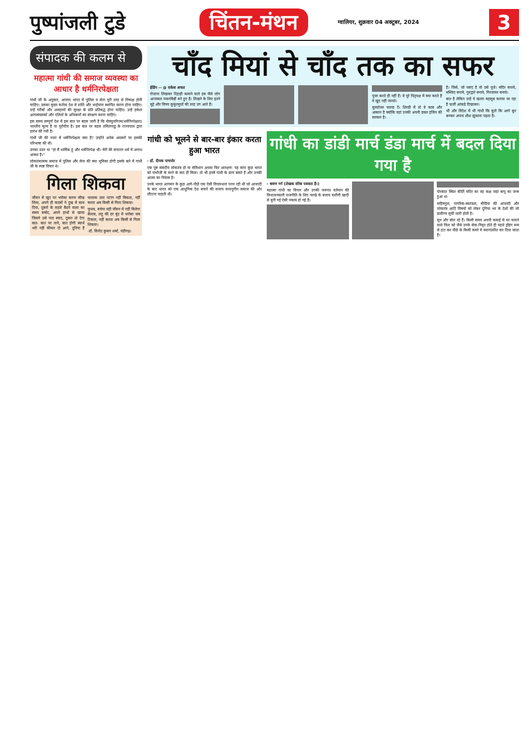पुष्पांजली टुडे
चिंतन-मंथन
ग्वालियर, शुक्रवार 04 अक्टूबर, 2024
3
संपादक की कलम से
महात्मा गांधी की समाज व्यवस्था का आधार है धर्मनिरपेक्षता
गांधी जी के अनुसार, आजाद भारत में पुलिस व सेना पूरी तरह से निष्पक्ष होनी चाहिए। उसका मुख्य कर्तव्य देश में शांति और भाईचारा स्थापित करना होना चाहिए। उन्हें गरीबों और असहायों की सुरक्षा के प्रति प्रतिबद्ध होना चाहिए। उन्हें हमेशा अल्पसंख्यकों और दलितों के अधिकारों का संरक्षण करना चाहिए।
इस समय सम्पूर्ण देश में इस बात पर बहस जारी है कि सेक्युलरिज्म(धर्मनिरपेक्षता) भारतीय मूल्य है या यूरोपीय है। इस बात पर बहस तमिलनाडु के राज्यपाल द्वारा प्रारंभ की गयी है।
गांधी जी की नजर में धर्मनिरपेक्षता क्या है? उन्होंने अनेक अवसरों पर इसकी परिभाषा की थी।
उनका उत्तर था "हां मैं धार्मिक हूं और धर्मनिरपेक्ष भी। मेरी मेरे सनातन धर्म में अगाध आस्था है।"
लोकतंत्रात्मक समाज में पुलिस और सेना की क्या भूमिका होगी इसके बारे में गांधी जी के स्पष्ट विचार थे।
गिला शिकवा
जीवन में खुद पर भरोसा करना सीख लिया, अपने ही कदमों ने दुख में साथ दिया, दूसरों के सहारे बैठने वाला का समय बर्बाद, अपने हाथों से खाया जिसने उसे पता स्वाद, दूसरा तो देगा बात- बात पर ताने, बात होगी स्वार्थ भरी नहीं कीमत दो आने, दुनिया है चालाक उल्ट पटांग नहीं बिकता, नहीं करता अब किसी से गिला शिकवा।
चुनाव, बचेगा वही जीवन में नहीं मिलेगा सैलाब, लहू की हर बूंद में भरोसा जब टिकता, नहीं करता अब किसी से गिला शिकवा।
-डॉ. विनोद कुमार शर्मा, चंडीगढ़।
चाँद मियां से चाँद तक का सफर
हेडिंग -- @ राकेश अचल
रोजाना लिखकर दिहाड़ी कमाने वाले हम जैसे लोग आजकल चकरघिन्नी बने हुए हैं। लिखने के लिए इतने मुद्दे और विषय कुकुरमुत्तों की तरह उग आते हैं।
पूजा करते ही नहीं हैं। वे पूरे पितृपक्ष में क्या करते हैं वे खुद नहीं जानते।
बुलडोजर चलवा दें। शिरडी में तो वे काम और आसान है क्योंकि वहां उनकी अपनी डबल इंजिन की सरकार है।
है। जिसे, जो पसंद है वो उसे पूजे। मंदिर बनाये, मस्जिद बनाये, गुरुद्वारे बनाये, गिरजाघर बनाये।
बात है लेकिन उन्हें ये खतरा महसूस कराया जा रहा है फर्जी आंकड़े दिखाकर।
भी और विदेश में भी गांधी कि बुतों कि आगे बुत बनकर अपना शीश झुकाना पड़ता है।
गांधी को भूलने से बार-बार इंकार करता हुआ भारत
- डॉ. दीपक पाचपोर
एक पुष्ट संसदीय लोकतंत्र हो या संविधान अथवा फिर आरक्षण- यह सारा कुछ भारत को गांधीजी के मरने के बाद ही मिला। तो भी इनमें गांधी के प्राण बसते हैं और उनकी आत्मा का निवास है।
उनके भारत आगमन के कुछ आगे-पीछे एक ऐसी विचारधारा पनप रही थी जो आजादी के बाद भारत को एक आधुनिक देश बनाने की बजाय मध्ययुगीन समाज की ओर लौटाना चाहती थी।
गांधी का डांडी मार्च डंडा मार्च में बदल दिया गया है
- श्रवण गर्ग (लेखक वरिष्ठ पत्रकार है।)
महात्मा गांधी का विचार और उनकी जरूरत वर्तमान की विभाजनकारी राजनीति के लिए चरखे के बजाय मशीनी खादी से बुनी गई ऐसी नकाब हो गई है।
पोरबंदर स्थित कीर्ति मंदिर का वह कक्ष जहां बापू का जन्म हुआ था
सहिष्णुता, नागरिक-स्वतंत्रता, मीडिया की आजादी और लोकतंत्र आदि विषयों को लेकर दुनिया भर के देशों की जो प्रावीण्य सूची जारी होती है।
सुन और बोल रहे हैं। किसी समय अपनी कमाई से घर चलाने वाले पिता को जैसे उनके सेवा-निवृत होते ही पहले ड्रॉइंग रूम से हटा कर पीछे के किसी कमरे में स्थानांतरित कर दिया जाता है।